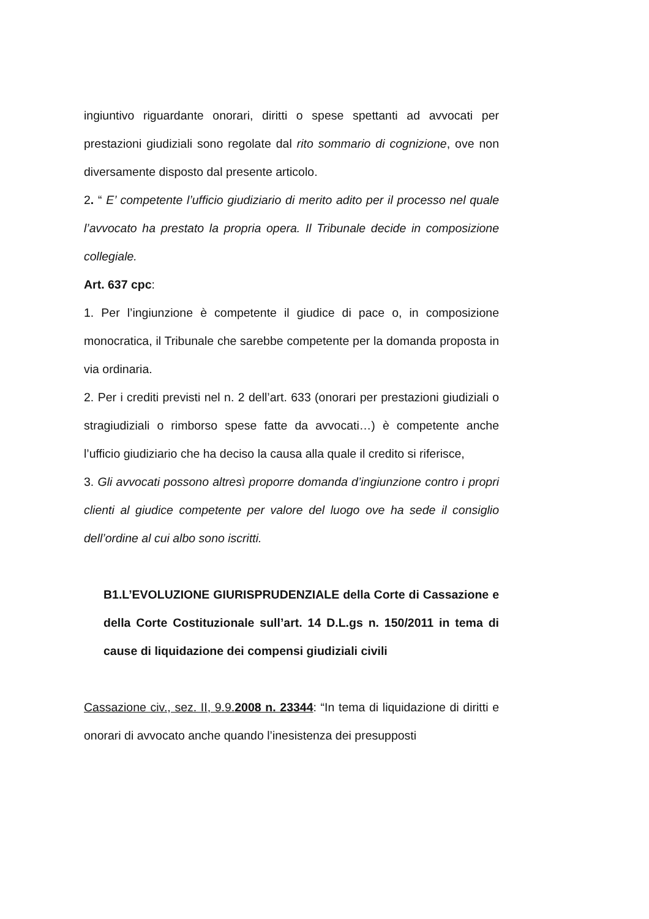ingiuntivo riguardante onorari, diritti o spese spettanti ad avvocati per prestazioni giudiziali sono regolate dal rito sommario di cognizione, ove non diversamente disposto dal presente articolo.
2. “ E’ competente l’ufficio giudiziario di merito adito per il processo nel quale l’avvocato ha prestato la propria opera. Il Tribunale decide in composizione collegiale.
Art. 637 cpc:
1. Per l’ingiunzione è competente il giudice di pace o, in composizione monocratica, il Tribunale che sarebbe competente per la domanda proposta in via ordinaria.
2. Per i crediti previsti nel n. 2 dell’art. 633 (onorari per prestazioni giudiziali o stragiudiziali o rimborso spese fatte da avvocati…) è competente anche l’ufficio giudiziario che ha deciso la causa alla quale il credito si riferisce,
3. Gli avvocati possono altresì proporre domanda d’ingiunzione contro i propri clienti al giudice competente per valore del luogo ove ha sede il consiglio dell’ordine al cui albo sono iscritti.
B1.L’EVOLUZIONE GIURISPRUDENZIALE della Corte di Cassazione e della Corte Costituzionale sull’art. 14 D.L.gs n. 150/2011 in tema di cause di liquidazione dei compensi giudiziali civili
Cassazione civ., sez. II, 9.9.2008 n. 23344: “In tema di liquidazione di diritti e onorari di avvocato anche quando l’inesistenza dei presupposti